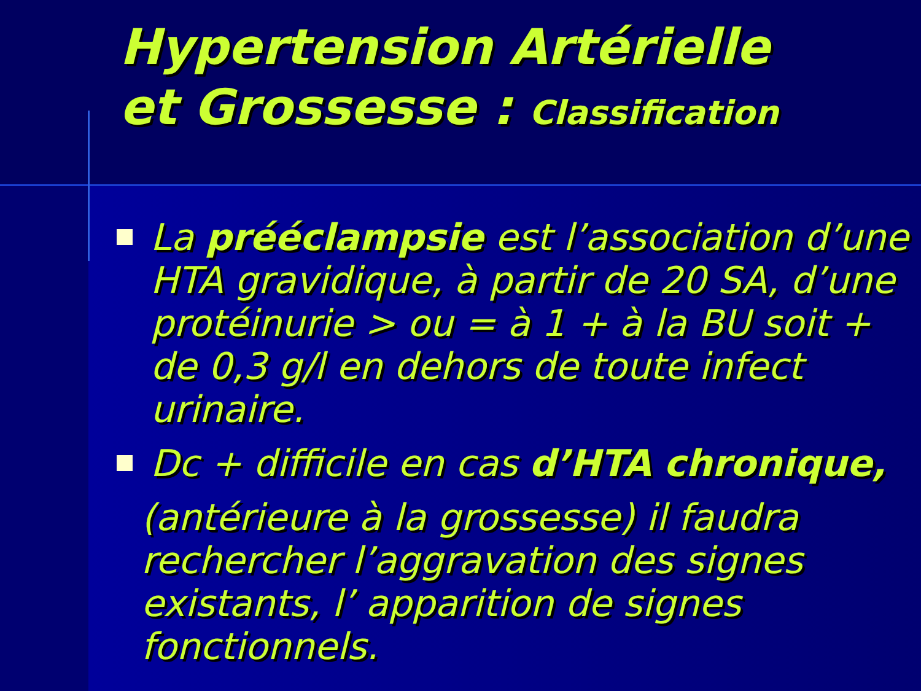Hypertension Artérielle
et Grossesse : Classification
La prééclampsie est l’association d’une HTA gravidique, à partir de 20 SA, d’une protéinurie > ou = à 1 + à la BU soit + de 0,3 g/l en dehors de toute infect urinaire.
Dc + difficile en cas d’HTA chronique,
(antérieure à la grossesse) il faudra rechercher l’aggravation des signes existants, l’ apparition de signes fonctionnels.